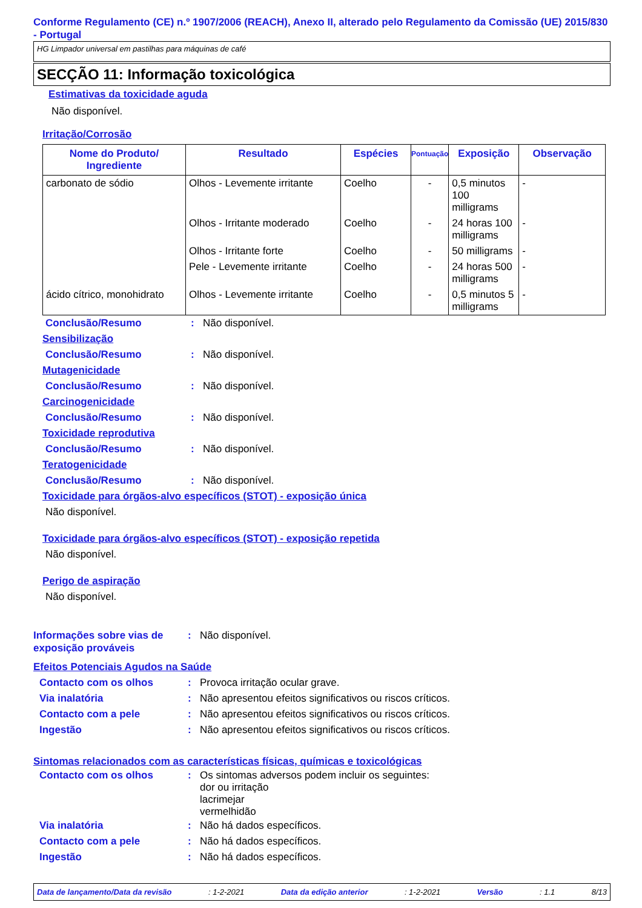Conforme Regulamento (CE) n.º 1907/2006 (REACH), Anexo II, alterado pelo Regulamento da Comissão (UE) 2015/830 - Portugal
HG Limpador universal em pastilhas para máquinas de café
SECÇÃO 11: Informação toxicológica
Estimativas da toxicidade aguda
Não disponível.
Irritação/Corrosão
| Nome do Produto/ Ingrediente | Resultado | Espécies | Pontuação | Exposição | Observação |
| --- | --- | --- | --- | --- | --- |
| carbonato de sódio | Olhos - Levemente irritante | Coelho | - | 0,5 minutos 100 milligrams | - |
| | Olhos - Irritante moderado | Coelho | - | 24 horas 100 milligrams | - |
| | Olhos - Irritante forte | Coelho | - | 50 milligrams | - |
| | Pele - Levemente irritante | Coelho | - | 24 horas 500 milligrams | - |
| ácido cítrico, monohidrato | Olhos - Levemente irritante | Coelho | - | 0,5 minutos 5 milligrams | - |
Conclusão/Resumo: Não disponível.
Sensibilização
Conclusão/Resumo: Não disponível.
Mutagenicidade
Conclusão/Resumo: Não disponível.
Carcinogenicidade
Conclusão/Resumo: Não disponível.
Toxicidade reprodutiva
Conclusão/Resumo: Não disponível.
Teratogenicidade
Conclusão/Resumo: Não disponível.
Toxicidade para órgãos-alvo específicos (STOT) - exposição única
Não disponível.
Toxicidade para órgãos-alvo específicos (STOT) - exposição repetida
Não disponível.
Perigo de aspiração
Não disponível.
Informações sobre vias de exposição prováveis: Não disponível.
Efeitos Potenciais Agudos na Saúde
Contacto com os olhos: Provoca irritação ocular grave.
Via inalatória: Não apresentou efeitos significativos ou riscos críticos.
Contacto com a pele: Não apresentou efeitos significativos ou riscos críticos.
Ingestão: Não apresentou efeitos significativos ou riscos críticos.
Sintomas relacionados com as características físicas, químicas e toxicológicas
Contacto com os olhos: Os sintomas adversos podem incluir os seguintes:
dor ou irritação
lacrimejar
vermelhidão
Via inalatória: Não há dados específicos.
Contacto com a pele: Não há dados específicos.
Ingestão: Não há dados específicos.
Data de lançamento/Data da revisão: 1-2-2021 Data da edição anterior: 1-2-2021 Versão: 1.1 8/13